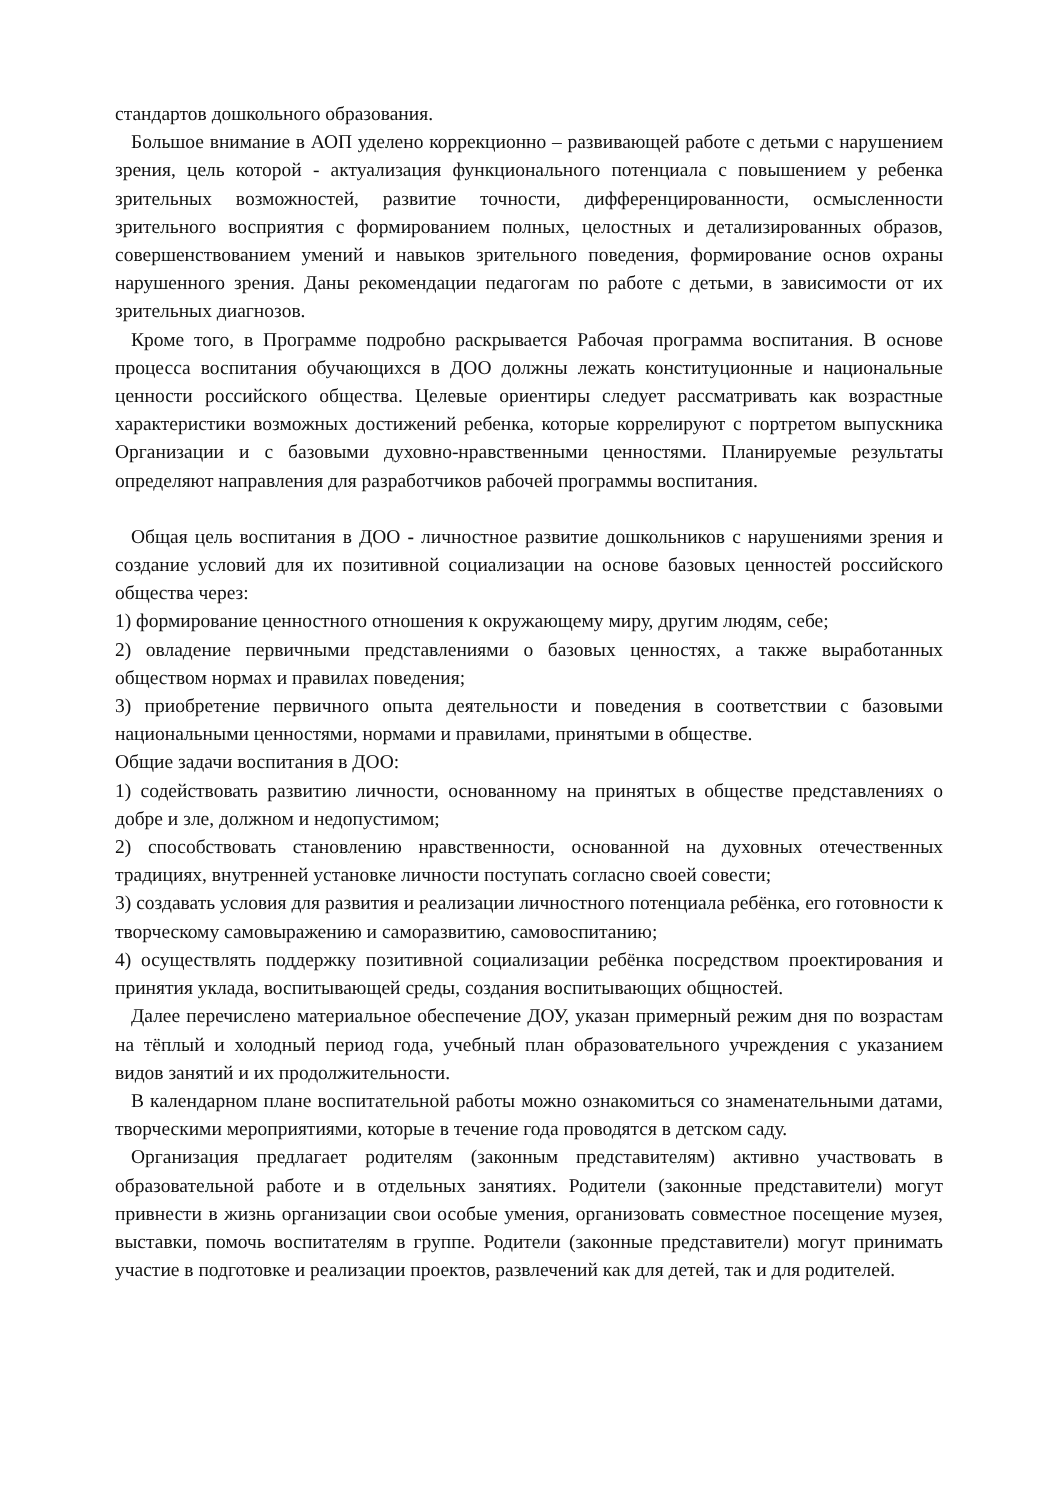стандартов дошкольного образования.
Большое внимание в АОП уделено коррекционно – развивающей работе с детьми с нарушением зрения, цель которой - актуализация функционального потенциала с повышением у ребенка зрительных возможностей, развитие точности, дифференцированности, осмысленности зрительного восприятия с формированием полных, целостных и детализированных образов, совершенствованием умений и навыков зрительного поведения, формирование основ охраны нарушенного зрения. Даны рекомендации педагогам по работе с детьми, в зависимости от их зрительных диагнозов.
Кроме того, в Программе подробно раскрывается Рабочая программа воспитания. В основе процесса воспитания обучающихся в ДОО должны лежать конституционные и национальные ценности российского общества. Целевые ориентиры следует рассматривать как возрастные характеристики возможных достижений ребенка, которые коррелируют с портретом выпускника Организации и с базовыми духовно-нравственными ценностями. Планируемые результаты определяют направления для разработчиков рабочей программы воспитания.
Общая цель воспитания в ДОО - личностное развитие дошкольников с нарушениями зрения и создание условий для их позитивной социализации на основе базовых ценностей российского общества через:
1) формирование ценностного отношения к окружающему миру, другим людям, себе;
2) овладение первичными представлениями о базовых ценностях, а также выработанных обществом нормах и правилах поведения;
3) приобретение первичного опыта деятельности и поведения в соответствии с базовыми национальными ценностями, нормами и правилами, принятыми в обществе.
Общие задачи воспитания в ДОО:
1) содействовать развитию личности, основанному на принятых в обществе представлениях о добре и зле, должном и недопустимом;
2) способствовать становлению нравственности, основанной на духовных отечественных традициях, внутренней установке личности поступать согласно своей совести;
3) создавать условия для развития и реализации личностного потенциала ребёнка, его готовности к творческому самовыражению и саморазвитию, самовоспитанию;
4) осуществлять поддержку позитивной социализации ребёнка посредством проектирования и принятия уклада, воспитывающей среды, создания воспитывающих общностей.
Далее перечислено материальное обеспечение ДОУ, указан примерный режим дня по возрастам на тёплый и холодный период года, учебный план образовательного учреждения с указанием видов занятий и их продолжительности.
В календарном плане воспитательной работы можно ознакомиться со знаменательными датами, творческими мероприятиями, которые в течение года проводятся в детском саду.
Организация предлагает родителям (законным представителям) активно участвовать в образовательной работе и в отдельных занятиях. Родители (законные представители) могут привнести в жизнь организации свои особые умения, организовать совместное посещение музея, выставки, помочь воспитателям в группе. Родители (законные представители) могут принимать участие в подготовке и реализации проектов, развлечений как для детей, так и для родителей.